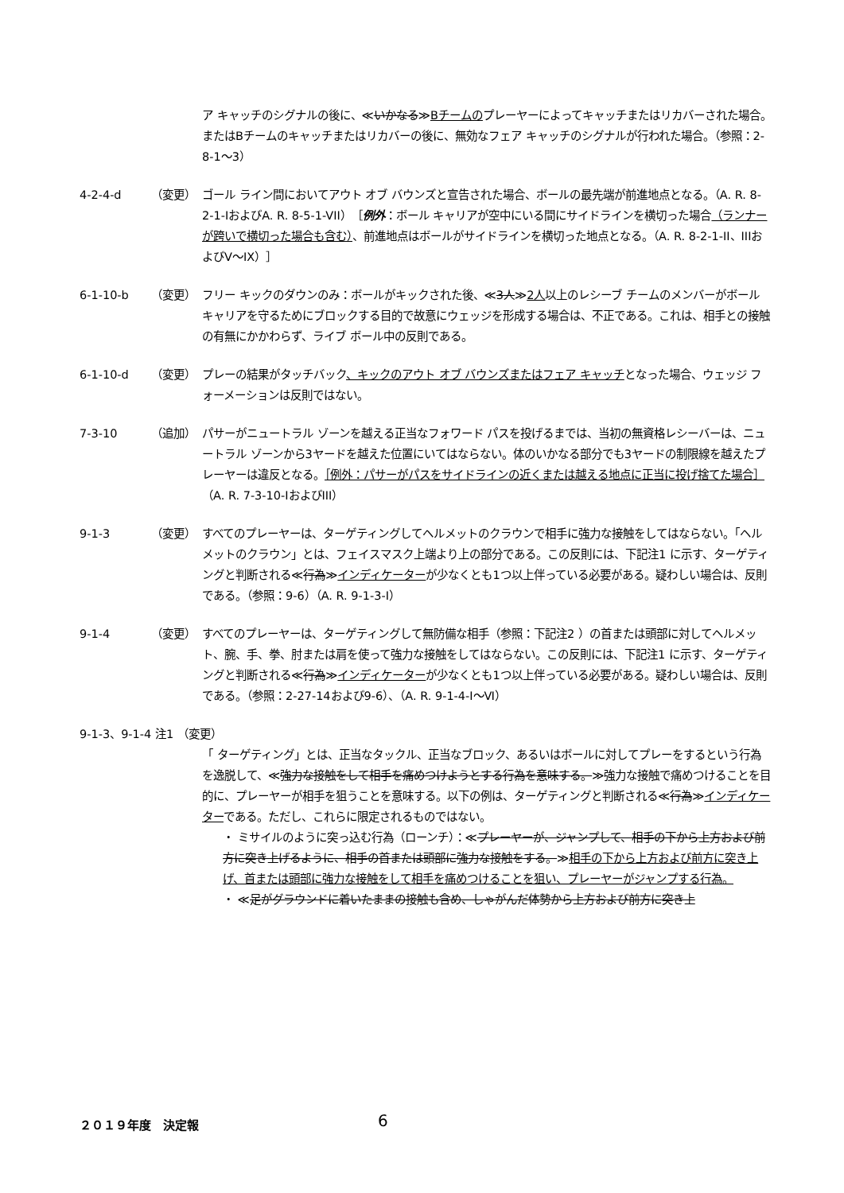ア キャッチのシグナルの後に、≪いかなる≫Bチームのプレーヤーによってキャッチまたはリカバーされた場合。またはBチームのキャッチまたはリカバーの後に、無効なフェア キャッチのシグナルが行われた場合。（参照：2-8-1～3）
4-2-4-d （変更） ゴール ライン間においてアウト オブ バウンズと宣告された場合、ボールの最先端が前進地点となる。（A. R. 8-2-1-IおよびA. R. 8-5-1-VII）［例外：ボール キャリアが空中にいる間にサイドラインを横切った場合（ランナーが跨いで横切った場合も含む）、前進地点はボールがサイドラインを横切った地点となる。（A. R. 8-2-1-II、IIIおよびV～IX）］
6-1-10-b （変更） フリー キックのダウンのみ：ボールがキックされた後、≪3人≫2人以上のレシーブ チームのメンバーがボール キャリアを守るためにブロックする目的で故意にウェッジを形成する場合は、不正である。これは、相手との接触の有無にかかわらず、ライブ ボール中の反則である。
6-1-10-d （変更） プレーの結果がタッチバック、キックのアウト オブ バウンズまたはフェア キャッチとなった場合、ウェッジ フォーメーションは反則ではない。
7-3-10 （追加） パサーがニュートラル ゾーンを越える正当なフォワード パスを投げるまでは、当初の無資格レシーバーは、ニュートラル ゾーンから3ヤードを越えた位置にいてはならない。体のいかなる部分でも3ヤードの制限線を越えたプレーヤーは違反となる。［例外：パサーがパスをサイドラインの近くまたは越える地点に正当に投げ捨てた場合］（A. R. 7-3-10-IおよびIII）
9-1-3 （変更） すべてのプレーヤーは、ターゲティングしてヘルメットのクラウンで相手に強力な接触をしてはならない。「ヘルメットのクラウン」とは、フェイスマスク上端より上の部分である。この反則には、下記注1 に示す、ターゲティングと判断される≪行為≫インディケーターが少なくとも1つ以上伴っている必要がある。疑わしい場合は、反則である。（参照：9-6）（A. R. 9-1-3-Ⅰ）
9-1-4 （変更） すべてのプレーヤーは、ターゲティングして無防備な相手（参照：下記注2 ）の首または頭部に対してヘルメット、腕、手、拳、肘または肩を使って強力な接触をしてはならない。この反則には、下記注1 に示す、ターゲティングと判断される≪行為≫インディケーターが少なくとも1つ以上伴っている必要がある。疑わしい場合は、反則である。（参照：2-27-14および9-6）、（A. R. 9-1-4-Ⅰ～Ⅵ）
9-1-3、9-1-4 注1 （変更）
「 ターゲティング」とは、正当なタックル、正当なブロック、あるいはボールに対してプレーをするという行為を逸脱して、≪強力な接触をして相手を痛めつけようとする行為を意味する。≫強力な接触で痛めつけることを目的に、プレーヤーが相手を狙うことを意味する。以下の例は、ターゲティングと判断される≪行為≫インディケーターである。ただし、これらに限定されるものではない。
・ ミサイルのように突っ込む行為（ローンチ）：≪プレーヤーが、ジャンプして、相手の下から上方および前方に突き上げるように、相手の首または頭部に強力な接触をする。≫相手の下から上方および前方に突き上げ、首または頭部に強力な接触をして相手を痛めつけることを狙い、プレーヤーがジャンプする行為。
・ ≪足がグラウンドに着いたままの接触も含め、しゃがんだ体勢から上方および前方に突き上
２０１９年度　決定報 6